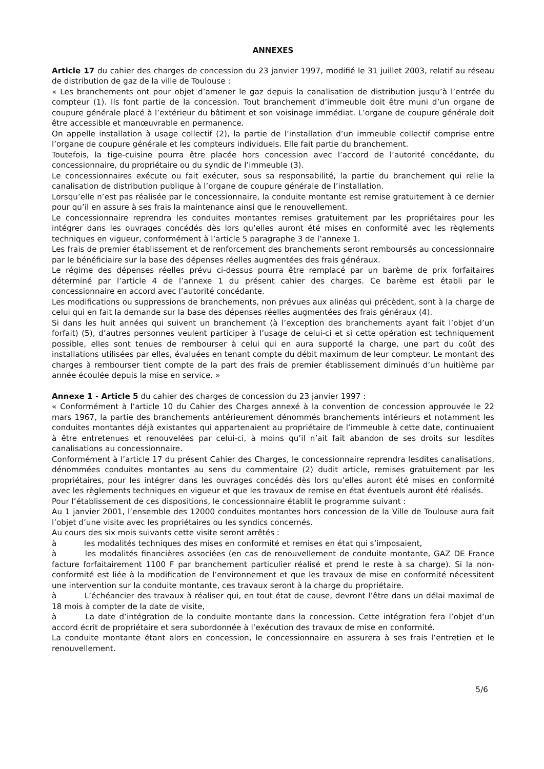ANNEXES
Article 17 du cahier des charges de concession du 23 janvier 1997, modifié le 31 juillet 2003, relatif au réseau de distribution de gaz de la ville de Toulouse :
« Les branchements ont pour objet d’amener le gaz depuis la canalisation de distribution jusqu’à l’entrée du compteur (1). Ils font partie de la concession. Tout branchement d’immeuble doit être muni d’un organe de coupure générale placé à l’extérieur du bâtiment et son voisinage immédiat. L’organe de coupure générale doit être accessible et manœuvrable en permanence.
On appelle installation à usage collectif (2), la partie de l’installation d’un immeuble collectif comprise entre l’organe de coupure générale et les compteurs individuels. Elle fait partie du branchement.
Toutefois, la tige-cuisine pourra être placée hors concession avec l’accord de l’autorité concédante, du concessionnaire, du propriétaire ou du syndic de l’immeuble (3).
Le concessionnaires exécute ou fait exécuter, sous sa responsabilité, la partie du branchement qui relie la canalisation de distribution publique à l’organe de coupure générale de l’installation.
Lorsqu’elle n’est pas réalisée par le concessionnaire, la conduite montante est remise gratuitement à ce dernier pour qu’il en assure à ses frais la maintenance ainsi que le renouvellement.
Le concessionnaire reprendra les conduites montantes remises gratuitement par les propriétaires pour les intégrer dans les ouvrages concédés dès lors qu’elles auront été mises en conformité avec les règlements techniques en vigueur, conformément à l’article 5 paragraphe 3 de l’annexe 1.
Les frais de premier établissement et de renforcement des branchements seront remboursés au concessionnaire par le bénéficiaire sur la base des dépenses réelles augmentées des frais généraux.
Le régime des dépenses réelles prévu ci-dessus pourra être remplacé par un barème de prix forfaitaires déterminé par l’article 4 de l’annexe 1 du présent cahier des charges. Ce barème est établi par le concessionnaire en accord avec l’autorité concédante.
Les modifications ou suppressions de branchements, non prévues aux alinéas qui précèdent, sont à la charge de celui qui en fait la demande sur la base des dépenses réelles augmentées des frais généraux (4).
Si dans les huit années qui suivent un branchement (à l’exception des branchements ayant fait l’objet d’un forfait) (5), d’autres personnes veulent participer à l’usage de celui-ci et si cette opération est techniquement possible, elles sont tenues de rembourser à celui qui en aura supporté la charge, une part du coût des installations utilisées par elles, évaluées en tenant compte du débit maximum de leur compteur. Le montant des charges à rembourser tient compte de la part des frais de premier établissement diminués d’un huitième par année écoulée depuis la mise en service. »
Annexe 1 - Article 5 du cahier des charges de concession du 23 janvier 1997 :
« Conformément à l’article 10 du Cahier des Charges annexé à la convention de concession approuvée le 22 mars 1967, la partie des branchements antérieurement dénommés branchements intérieurs et notamment les conduites montantes déjà existantes qui appartenaient au propriétaire de l’immeuble à cette date, continuaient à être entretenues et renouvelées par celui-ci, à moins qu’il n’ait fait abandon de ses droits sur lesdites canalisations au concessionnaire.
Conformément à l’article 17 du présent Cahier des Charges, le concessionnaire reprendra lesdites canalisations, dénommées conduites montantes au sens du commentaire (2) dudit article, remises gratuitement par les propriétaires, pour les intégrer dans les ouvrages concédés dès lors qu’elles auront été mises en conformité avec les règlements techniques en vigueur et que les travaux de remise en état éventuels auront été réalisés.
Pour l’établissement de ces dispositions, le concessionnaire établit le programme suivant :
Au 1 janvier 2001, l’ensemble des 12000 conduites montantes hors concession de la Ville de Toulouse aura fait l’objet d’une visite avec les propriétaires ou les syndics concernés.
Au cours des six mois suivants cette visite seront arrêtés :
à les modalités techniques des mises en conformité et remises en état qui s’imposaient,
à les modalités financières associées (en cas de renouvellement de conduite montante, GAZ DE France facture forfaitairement 1100 F par branchement particulier réalisé et prend le reste à sa charge). Si la non-conformité est liée à la modification de l’environnement et que les travaux de mise en conformité nécessitent une intervention sur la conduite montante, ces travaux seront à la charge du propriétaire.
à L’échéancier des travaux à réaliser qui, en tout état de cause, devront l’être dans un délai maximal de 18 mois à compter de la date de visite,
à La date d’intégration de la conduite montante dans la concession. Cette intégration fera l’objet d’un accord écrit de propriétaire et sera subordonnée à l’exécution des travaux de mise en conformité.
La conduite montante étant alors en concession, le concessionnaire en assurera à ses frais l’entretien et le renouvellement.
5/6